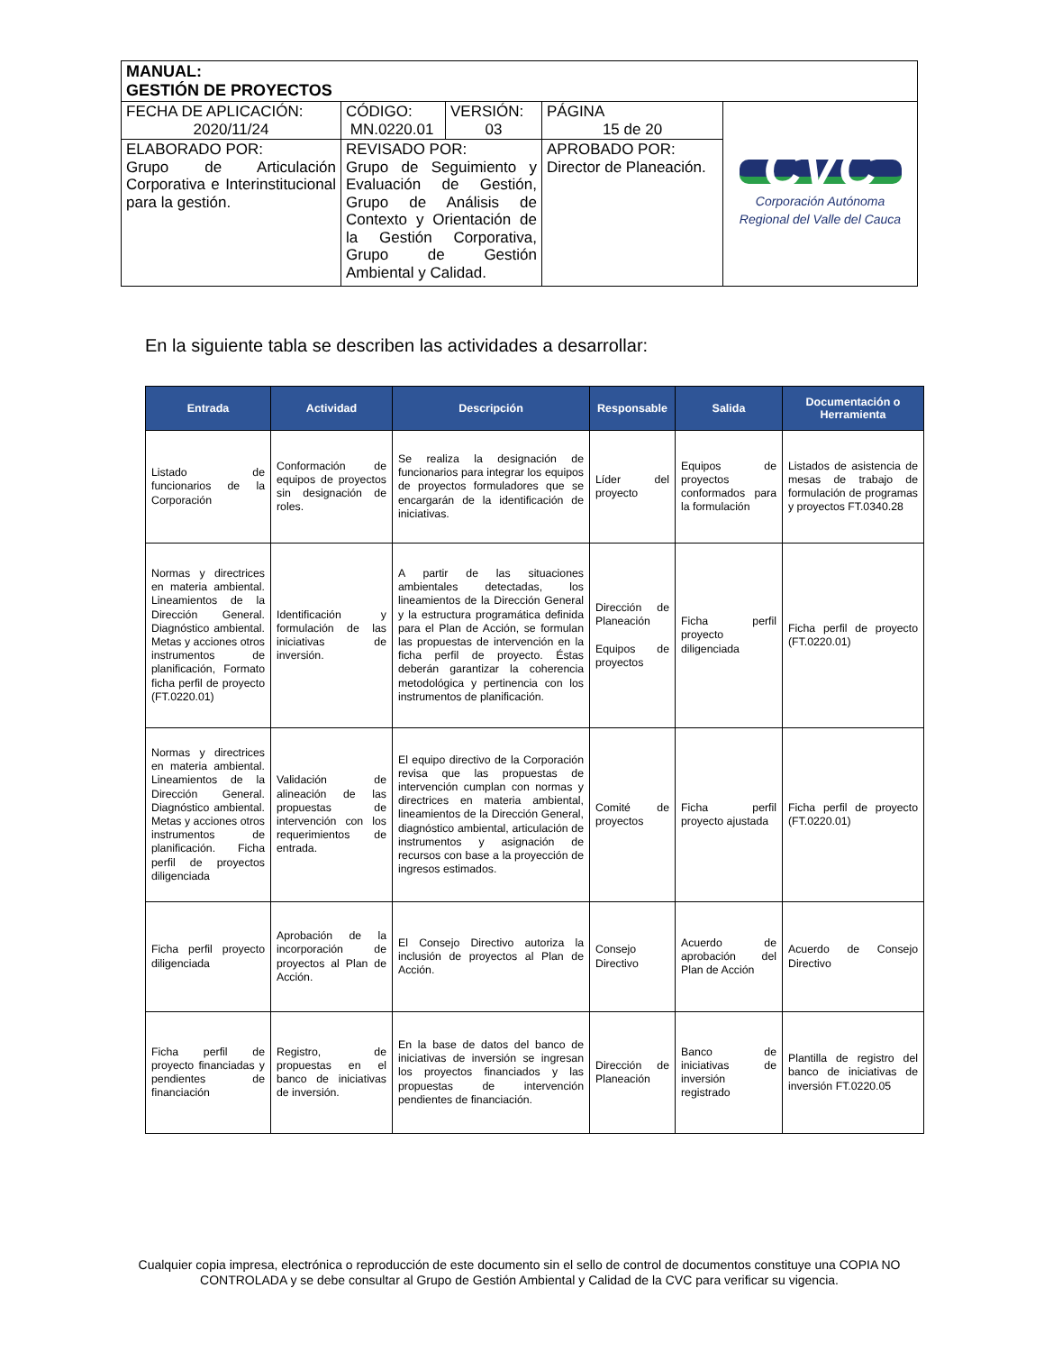| MANUAL: GESTIÓN DE PROYECTOS | | | | |
| FECHA DE APLICACIÓN: 2020/11/24 | CÓDIGO: MN.0220.01 | VERSIÓN: 03 | PÁGINA 15 de 20 | CVC Corporación Autónoma Regional del Valle del Cauca |
| ELABORADO POR: Grupo de Articulación Corporativa e Interinstitucional para la gestión. | REVISADO POR: Grupo de Seguimiento y Evaluación de Gestión, Grupo de Análisis de Contexto y Orientación de la Gestión Corporativa, Grupo de Gestión Ambiental y Calidad. | | APROBADO POR: Director de Planeación. | |
En la siguiente tabla se describen las actividades a desarrollar:
| Entrada | Actividad | Descripción | Responsable | Salida | Documentación o Herramienta |
| --- | --- | --- | --- | --- | --- |
| Listado de funcionarios de la Corporación | Conformación de equipos de proyectos sin designación de roles. | Se realiza la designación de funcionarios para integrar los equipos de proyectos formuladores que se encargarán de la identificación de iniciativas. | Líder del proyecto | Equipos de proyectos conformados para la formulación | Listados de asistencia de mesas de trabajo de formulación de programas y proyectos FT.0340.28 |
| Normas y directrices en materia ambiental. Lineamientos de la Dirección General. Diagnóstico ambiental. Metas y acciones otros instrumentos de planificación, Formato ficha perfil de proyecto (FT.0220.01) | Identificación y formulación de las iniciativas de inversión. | A partir de las situaciones ambientales detectadas, los lineamientos de la Dirección General y la estructura programática definida para el Plan de Acción, se formulan las propuestas de intervención en la ficha perfil de proyecto. Éstas deberán garantizar la coherencia metodológica y pertinencia con los instrumentos de planificación. | Dirección de Planeación Equipos de proyectos | Ficha perfil proyecto diligenciada | Ficha perfil de proyecto (FT.0220.01) |
| Normas y directrices en materia ambiental. Lineamientos de la Dirección General. Diagnóstico ambiental. Metas y acciones otros instrumentos de planificación. Ficha perfil de proyectos diligenciada | Validación de alineación de las propuestas de intervención con los requerimientos de entrada. | El equipo directivo de la Corporación revisa que las propuestas de intervención cumplan con normas y directrices en materia ambiental, lineamientos de la Dirección General, diagnóstico ambiental, articulación de instrumentos y asignación de recursos con base a la proyección de ingresos estimados. | Comité de proyectos | Ficha perfil proyecto ajustada | Ficha perfil de proyecto (FT.0220.01) |
| Ficha perfil proyecto diligenciada | Aprobación de la incorporación de proyectos al Plan de Acción. | El Consejo Directivo autoriza la inclusión de proyectos al Plan de Acción. | Consejo Directivo | Acuerdo de aprobación del Plan de Acción | Acuerdo de Consejo Directivo |
| Ficha perfil de proyecto financiadas y pendientes de financiación | Registro, de propuestas en el banco de iniciativas de inversión. | En la base de datos del banco de iniciativas de inversión se ingresan los proyectos financiados y las propuestas de intervención pendientes de financiación. | Dirección de Planeación | Banco de iniciativas de inversión registrado | Plantilla de registro del banco de iniciativas de inversión FT.0220.05 |
Cualquier copia impresa, electrónica o reproducción de este documento sin el sello de control de documentos constituye una COPIA NO CONTROLADA y se debe consultar al Grupo de Gestión Ambiental y Calidad de la CVC para verificar su vigencia.